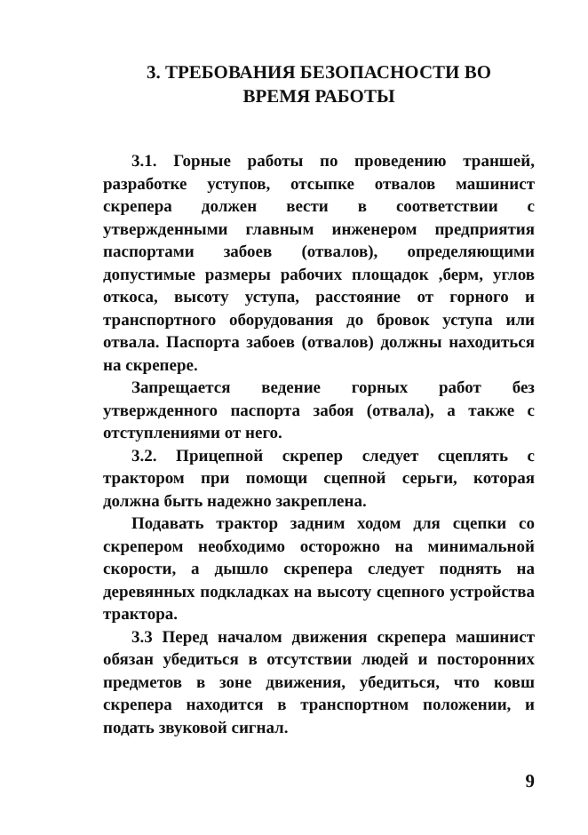3. ТРЕБОВАНИЯ БЕЗОПАСНОСТИ ВО
ВРЕМЯ РАБОТЫ
3.1. Горные работы по проведению траншей, разработке уступов, отсыпке отвалов машинист скрепера должен вести в соответствии с утвержденными главным инженером предприятия паспортами забоев (отвалов), определяющими допустимые размеры рабочих площадок ,берм, углов откоса, высоту уступа, расстояние от горного и транспортного оборудования до бровок уступа или отвала. Паспорта забоев (отвалов) должны находиться на скрепере.
Запрещается ведение горных работ без утвержденного паспорта забоя (отвала), а также с отступлениями от него.
3.2. Прицепной скрепер следует сцеплять с трактором при помощи сцепной серьги, которая должна быть надежно закреплена.
Подавать трактор задним ходом для сцепки со скрепером необходимо осторожно на минимальной скорости, а дышло скрепера следует поднять на деревянных подкладках на высоту сцепного устройства трактора.
3.3 Перед началом движения скрепера машинист обязан убедиться в отсутствии людей и посторонних предметов в зоне движения, убедиться, что ковш скрепера находится в транспортном положении, и подать звуковой сигнал.
9